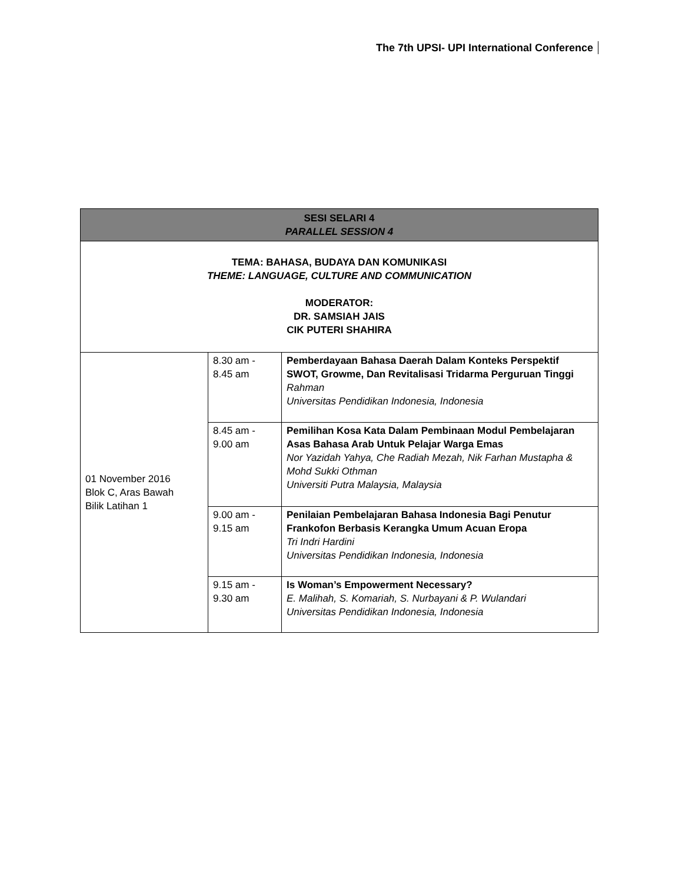The 7th UPSI- UPI International Conference
| SESI SELARI 4 PARALLEL SESSION 4 | | |
| --- | --- | --- |
| TEMA: BAHASA, BUDAYA DAN KOMUNIKASI THEME: LANGUAGE, CULTURE AND COMMUNICATION MODERATOR: DR. SAMSIAH JAIS CIK PUTERI SHAHIRA | | |
| 01 November 2016 Blok C, Aras Bawah Bilik Latihan 1 | 8.30 am - 8.45 am | Pemberdayaan Bahasa Daerah Dalam Konteks Perspektif SWOT, Growme, Dan Revitalisasi Tridarma Perguruan Tinggi Rahman Universitas Pendidikan Indonesia, Indonesia |
| | 8.45 am - 9.00 am | Pemilihan Kosa Kata Dalam Pembinaan Modul Pembelajaran Asas Bahasa Arab Untuk Pelajar Warga Emas Nor Yazidah Yahya, Che Radiah Mezah, Nik Farhan Mustapha & Mohd Sukki Othman Universiti Putra Malaysia, Malaysia |
| | 9.00 am - 9.15 am | Penilaian Pembelajaran Bahasa Indonesia Bagi Penutur Frankofon Berbasis Kerangka Umum Acuan Eropa Tri Indri Hardini Universitas Pendidikan Indonesia, Indonesia |
| | 9.15 am - 9.30 am | Is Woman’s Empowerment Necessary? E. Malihah, S. Komariah, S. Nurbayani & P. Wulandari Universitas Pendidikan Indonesia, Indonesia |